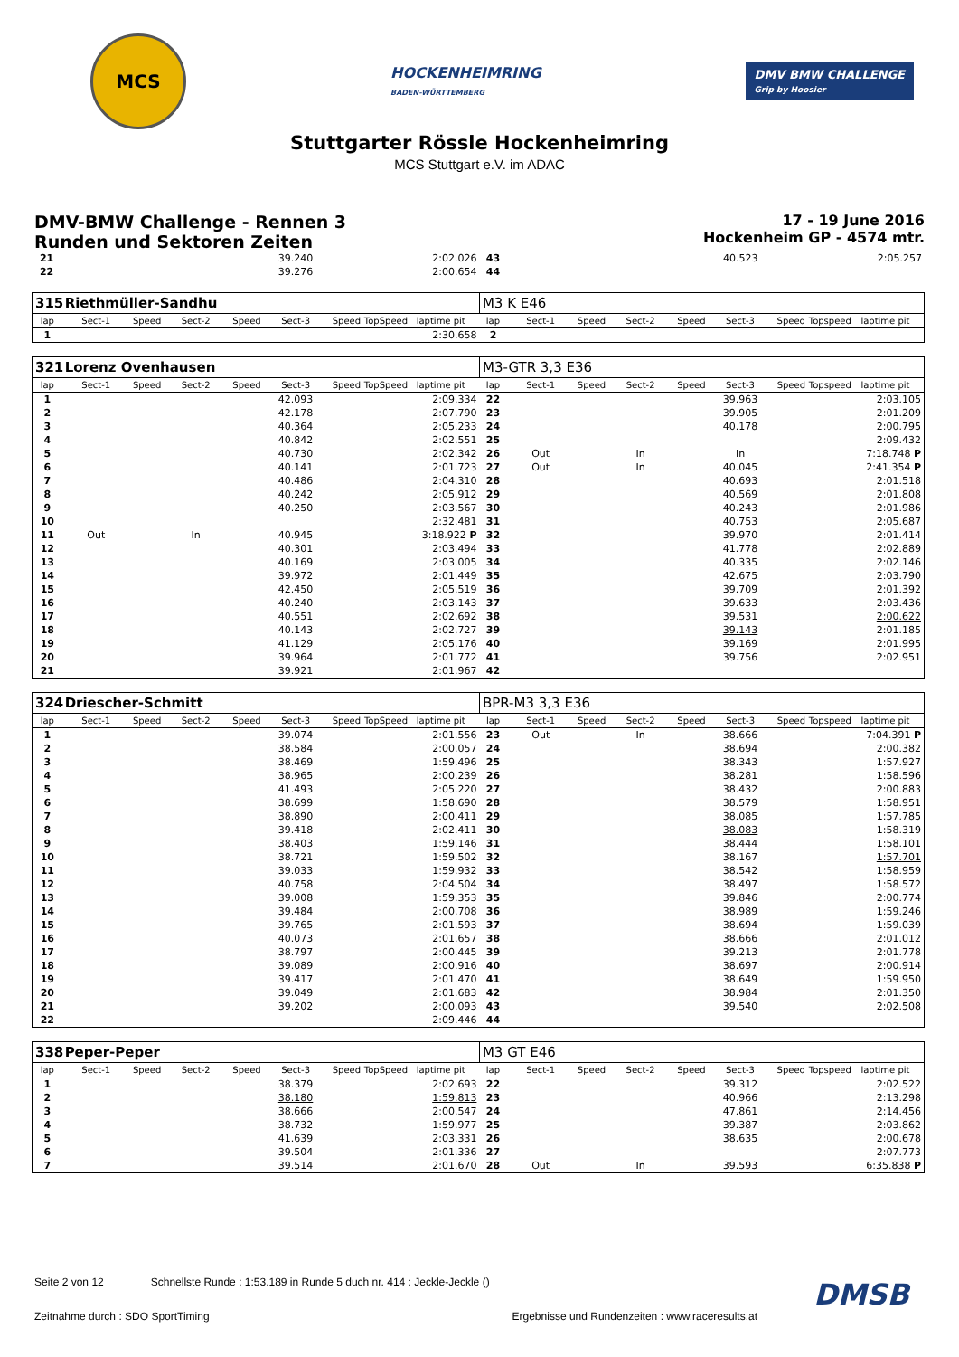MCS
HOCKENHEIMRING
BADEN-WÜRTTEMBERG
DMV BMW CHALLENGE
Grip by Hoosier
Stuttgarter Rössle Hockenheimring
MCS Stuttgart e.V. im ADAC
DMV-BMW Challenge - Rennen 3
Runden und Sektoren Zeiten
17 - 19 June 2016
Hockenheim GP - 4574 mtr.
| 21 | | | | | 39.240 | | | 2:02.026 | 43 | | | | | 40.523 | | | 2:05.257 |
| 22 | | | | | 39.276 | | | 2:00.654 | 44 | | | | | | | | |
| 315 | Riethmüller-Sandhu | | | | | | | | M3 K E46 | | | | | | | | |
| lap | Sect-1 | Speed | Sect-2 | Speed | Sect-3 | Speed | TopSpeed | laptime pit | lap | Sect-1 | Speed | Sect-2 | Speed | Sect-3 | Speed | Topspeed | laptime pit |
| 1 | | | | | | | | 2:30.658 | 2 | | | | | | | | |
| 321 | Lorenz Ovenhausen | | | | | | | | M3-GTR 3,3 E36 | | | | | | | | |
| lap | Sect-1 | Speed | Sect-2 | Speed | Sect-3 | Speed | TopSpeed | laptime pit | lap | Sect-1 | Speed | Sect-2 | Speed | Sect-3 | Speed | Topspeed | laptime pit |
| 1 | | | | | 42.093 | | | 2:09.334 | 22 | | | | | 39.963 | | | 2:03.105 |
| 2 | | | | | 42.178 | | | 2:07.790 | 23 | | | | | 39.905 | | | 2:01.209 |
| 3 | | | | | 40.364 | | | 2:05.233 | 24 | | | | | 40.178 | | | 2:00.795 |
| 4 | | | | | 40.842 | | | 2:02.551 | 25 | | | | | | | | 2:09.432 |
| 5 | | | | | 40.730 | | | 2:02.342 | 26 | Out | | In | | In | | | 7:18.748 P |
| 6 | | | | | 40.141 | | | 2:01.723 | 27 | Out | | In | | 40.045 | | | 2:41.354 P |
| 7 | | | | | 40.486 | | | 2:04.310 | 28 | | | | | 40.693 | | | 2:01.518 |
| 8 | | | | | 40.242 | | | 2:05.912 | 29 | | | | | 40.569 | | | 2:01.808 |
| 9 | | | | | 40.250 | | | 2:03.567 | 30 | | | | | 40.243 | | | 2:01.986 |
| 10 | | | | | | | | 2:32.481 | 31 | | | | | 40.753 | | | 2:05.687 |
| 11 | Out | | In | | 40.945 | | | 3:18.922 P | 32 | | | | | 39.970 | | | 2:01.414 |
| 12 | | | | | 40.301 | | | 2:03.494 | 33 | | | | | 41.778 | | | 2:02.889 |
| 13 | | | | | 40.169 | | | 2:03.005 | 34 | | | | | 40.335 | | | 2:02.146 |
| 14 | | | | | 39.972 | | | 2:01.449 | 35 | | | | | 42.675 | | | 2:03.790 |
| 15 | | | | | 42.450 | | | 2:05.519 | 36 | | | | | 39.709 | | | 2:01.392 |
| 16 | | | | | 40.240 | | | 2:03.143 | 37 | | | | | 39.633 | | | 2:03.436 |
| 17 | | | | | 40.551 | | | 2:02.692 | 38 | | | | | 39.531 | | | 2:00.622 |
| 18 | | | | | 40.143 | | | 2:02.727 | 39 | | | | | 39.143 | | | 2:01.185 |
| 19 | | | | | 41.129 | | | 2:05.176 | 40 | | | | | 39.169 | | | 2:01.995 |
| 20 | | | | | 39.964 | | | 2:01.772 | 41 | | | | | 39.756 | | | 2:02.951 |
| 21 | | | | | 39.921 | | | 2:01.967 | 42 | | | | | | | | |
| 324 | Driescher-Schmitt | | | | | | | | BPR-M3 3,3 E36 | | | | | | | | |
| lap | Sect-1 | Speed | Sect-2 | Speed | Sect-3 | Speed | TopSpeed | laptime pit | lap | Sect-1 | Speed | Sect-2 | Speed | Sect-3 | Speed | Topspeed | laptime pit |
| 1 | | | | | 39.074 | | | 2:01.556 | 23 | Out | | In | | 38.666 | | | 7:04.391 P |
| 2 | | | | | 38.584 | | | 2:00.057 | 24 | | | | | 38.694 | | | 2:00.382 |
| 3 | | | | | 38.469 | | | 1:59.496 | 25 | | | | | 38.343 | | | 1:57.927 |
| 4 | | | | | 38.965 | | | 2:00.239 | 26 | | | | | 38.281 | | | 1:58.596 |
| 5 | | | | | 41.493 | | | 2:05.220 | 27 | | | | | 38.432 | | | 2:00.883 |
| 6 | | | | | 38.699 | | | 1:58.690 | 28 | | | | | 38.579 | | | 1:58.951 |
| 7 | | | | | 38.890 | | | 2:00.411 | 29 | | | | | 38.085 | | | 1:57.785 |
| 8 | | | | | 39.418 | | | 2:02.411 | 30 | | | | | 38.083 | | | 1:58.319 |
| 9 | | | | | 38.403 | | | 1:59.146 | 31 | | | | | 38.444 | | | 1:58.101 |
| 10 | | | | | 38.721 | | | 1:59.502 | 32 | | | | | 38.167 | | | 1:57.701 |
| 11 | | | | | 39.033 | | | 1:59.932 | 33 | | | | | 38.542 | | | 1:58.959 |
| 12 | | | | | 40.758 | | | 2:04.504 | 34 | | | | | 38.497 | | | 1:58.572 |
| 13 | | | | | 39.008 | | | 1:59.353 | 35 | | | | | 39.846 | | | 2:00.774 |
| 14 | | | | | 39.484 | | | 2:00.708 | 36 | | | | | 38.989 | | | 1:59.246 |
| 15 | | | | | 39.765 | | | 2:01.593 | 37 | | | | | 38.694 | | | 1:59.039 |
| 16 | | | | | 40.073 | | | 2:01.657 | 38 | | | | | 38.666 | | | 2:01.012 |
| 17 | | | | | 38.797 | | | 2:00.445 | 39 | | | | | 39.213 | | | 2:01.778 |
| 18 | | | | | 39.089 | | | 2:00.916 | 40 | | | | | 38.697 | | | 2:00.914 |
| 19 | | | | | 39.417 | | | 2:01.470 | 41 | | | | | 38.649 | | | 1:59.950 |
| 20 | | | | | 39.049 | | | 2:01.683 | 42 | | | | | 38.984 | | | 2:01.350 |
| 21 | | | | | 39.202 | | | 2:00.093 | 43 | | | | | 39.540 | | | 2:02.508 |
| 22 | | | | | | | | 2:09.446 | 44 | | | | | | | | |
| 338 | Peper-Peper | | | | | | | | M3 GT E46 | | | | | | | | |
| lap | Sect-1 | Speed | Sect-2 | Speed | Sect-3 | Speed | TopSpeed | laptime pit | lap | Sect-1 | Speed | Sect-2 | Speed | Sect-3 | Speed | Topspeed | laptime pit |
| 1 | | | | | 38.379 | | | 2:02.693 | 22 | | | | | 39.312 | | | 2:02.522 |
| 2 | | | | | 38.180 | | | 1:59.813 | 23 | | | | | 40.966 | | | 2:13.298 |
| 3 | | | | | 38.666 | | | 2:00.547 | 24 | | | | | 47.861 | | | 2:14.456 |
| 4 | | | | | 38.732 | | | 1:59.977 | 25 | | | | | 39.387 | | | 2:03.862 |
| 5 | | | | | 41.639 | | | 2:03.331 | 26 | | | | | 38.635 | | | 2:00.678 |
| 6 | | | | | 39.504 | | | 2:01.336 | 27 | | | | | | | | 2:07.773 |
| 7 | | | | | 39.514 | | | 2:01.670 | 28 | Out | | In | | 39.593 | | | 6:35.838 P |
Seite 2 von 12 Schnellste Runde : 1:53.189 in Runde 5 duch nr. 414 : Jeckle-Jeckle ()
DMSB
Zeitnahme durch : SDO SportTiming Ergebnisse und Rundenzeiten : www.raceresults.at